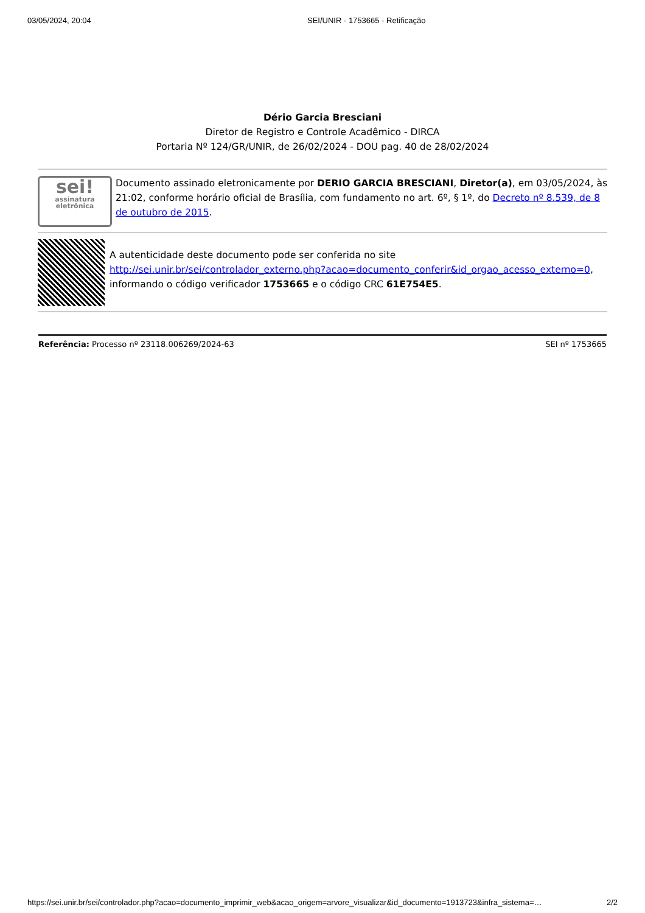03/05/2024, 20:04 SEI/UNIR - 1753665 - Retificação
Dério Garcia Bresciani
Diretor de Registro e Controle Acadêmico - DIRCA
Portaria Nº 124/GR/UNIR, de 26/02/2024 - DOU pag. 40 de 28/02/2024
sei!
assinatura eletrônica
Documento assinado eletronicamente por DERIO GARCIA BRESCIANI, Diretor(a), em 03/05/2024, às 21:02, conforme horário oficial de Brasília, com fundamento no art. 6º, § 1º, do Decreto nº 8.539, de 8 de outubro de 2015.
A autenticidade deste documento pode ser conferida no site http://sei.unir.br/sei/controlador_externo.php?acao=documento_conferir&id_orgao_acesso_externo=0, informando o código verificador 1753665 e o código CRC 61E754E5.
Referência: Processo nº 23118.006269/2024-63 SEI nº 1753665
https://sei.unir.br/sei/controlador.php?acao=documento_imprimir_web&acao_origem=arvore_visualizar&id_documento=1913723&infra_sistema=… 2/2